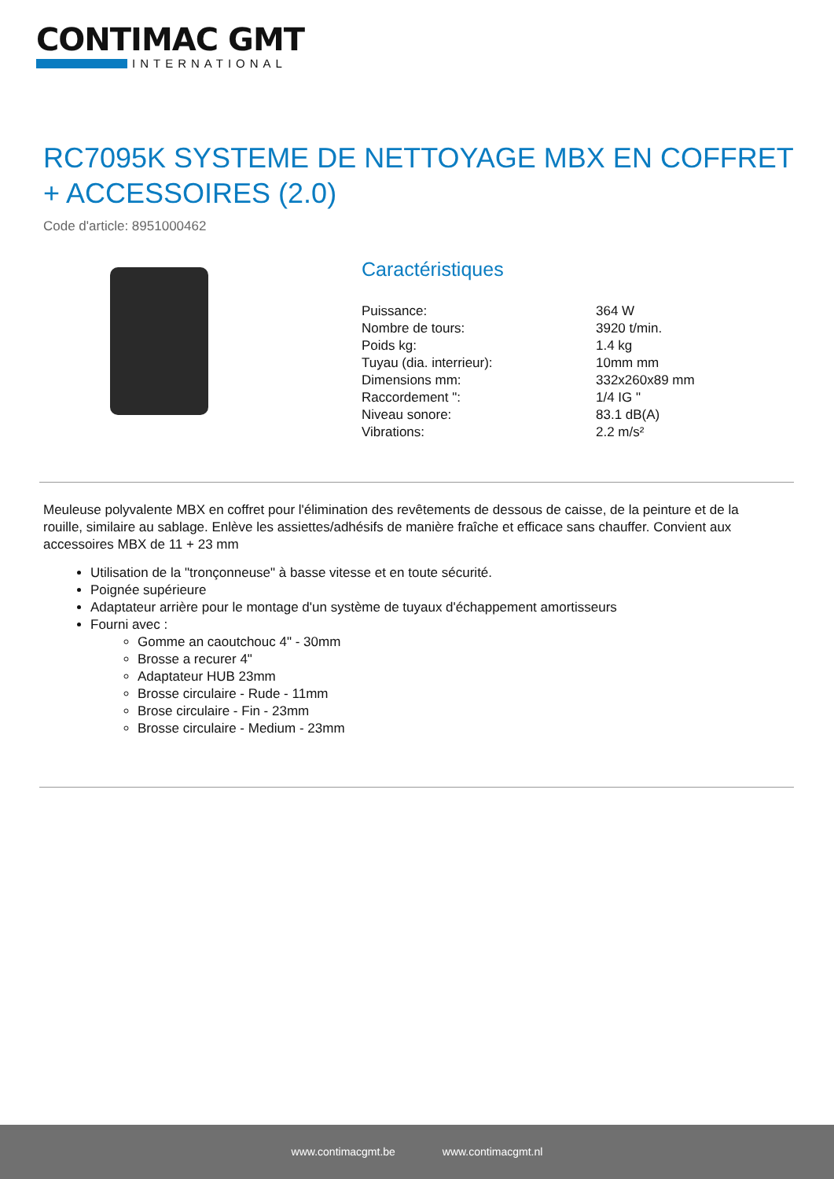CONTIMAC GMT
INTERNATIONAL
RC7095K SYSTEME DE NETTOYAGE MBX EN COFFRET + ACCESSOIRES (2.0)
Code d'article: 8951000462
Caractéristiques
| Puissance: | 364 W |
| Nombre de tours: | 3920 t/min. |
| Poids kg: | 1.4 kg |
| Tuyau (dia. interrieur): | 10mm mm |
| Dimensions mm: | 332x260x89 mm |
| Raccordement ": | 1/4 IG " |
| Niveau sonore: | 83.1 dB(A) |
| Vibrations: | 2.2 m/s² |
Meuleuse polyvalente MBX en coffret pour l'élimination des revêtements de dessous de caisse, de la peinture et de la rouille, similaire au sablage. Enlève les assiettes/adhésifs de manière fraîche et efficace sans chauffer. Convient aux accessoires MBX de 11 + 23 mm
Utilisation de la "tronçonneuse" à basse vitesse et en toute sécurité.
Poignée supérieure
Adaptateur arrière pour le montage d'un système de tuyaux d'échappement amortisseurs
Fourni avec :
Gomme an caoutchouc 4" - 30mm
Brosse a recurer 4"
Adaptateur HUB 23mm
Brosse circulaire - Rude - 11mm
Brose circulaire - Fin - 23mm
Brosse circulaire - Medium - 23mm
www.contimacgmt.be www.contimacgmt.nl